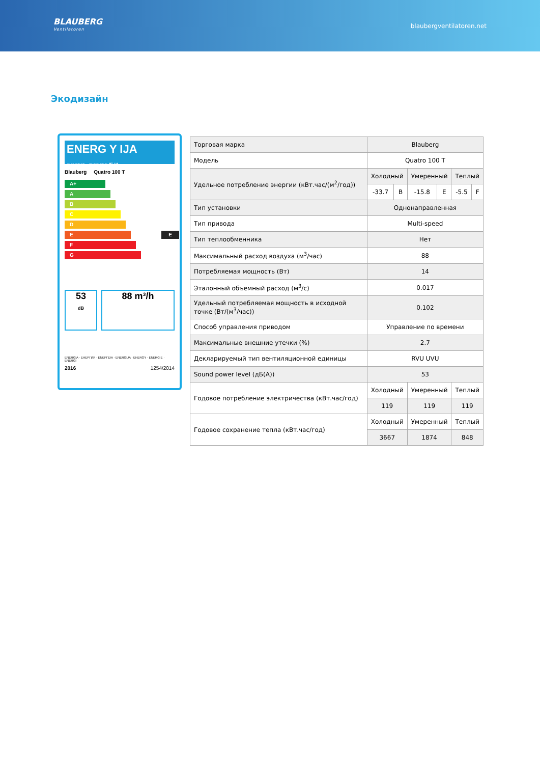BLAUBERG
Ventilatoren
blaubergventilatoren.net
Экодизайн
ENERG Y IJA
енергия · ενεργεια IE IA
Blauberg Quatro 100 T
A+
A
B
C
D
E E
F
G
53
dB
88 m³/h
ENERGIA · ЕНЕРГИЯ · ΕΝΕΡΓΕΙΑ · ENERGIJA · ENERGY · ENERGIE · ENERGI
2016 1254/2014
| Торговая марка | Blauberg | | | | | |
| Модель | Quatro 100 T | | | | | |
| Удельное потребление энергии (кВт.час/(м<sup>2</sup>/год)) | Холодный | | Умеренный | | Теплый | |
| | -33.7 | B | -15.8 | E | -5.5 | F |
| Тип установки | Однонаправленная | | | | | |
| Тип привода | Multi-speed | | | | | |
| Тип теплообменника | Нет | | | | | |
| Максимальный расход воздуха (м<sup>3</sup>/час) | 88 | | | | | |
| Потребляемая мощность (Вт) | 14 | | | | | |
| Эталонный объемный расход (м<sup>3</sup>/с) | 0.017 | | | | | |
| Удельный потребляемая мощность в исходной точке (Вт/(м<sup>3</sup>/час)) | 0.102 | | | | | |
| Способ управления приводом | Управление по времени | | | | | |
| Максимальные внешние утечки (%) | 2.7 | | | | | |
| Декларируемый тип вентиляционной единицы | RVU UVU | | | | | |
| Sound power level (дБ(А)) | 53 | | | | | |
| Годовое потребление электричества (кВт.час/год) | Холодный | | Умеренный | | Теплый | |
| | 119 | | 119 | | 119 | |
| Годовое сохранение тепла (кВт.час/год) | Холодный | | Умеренный | | Теплый | |
| | 3667 | | 1874 | | 848 | |